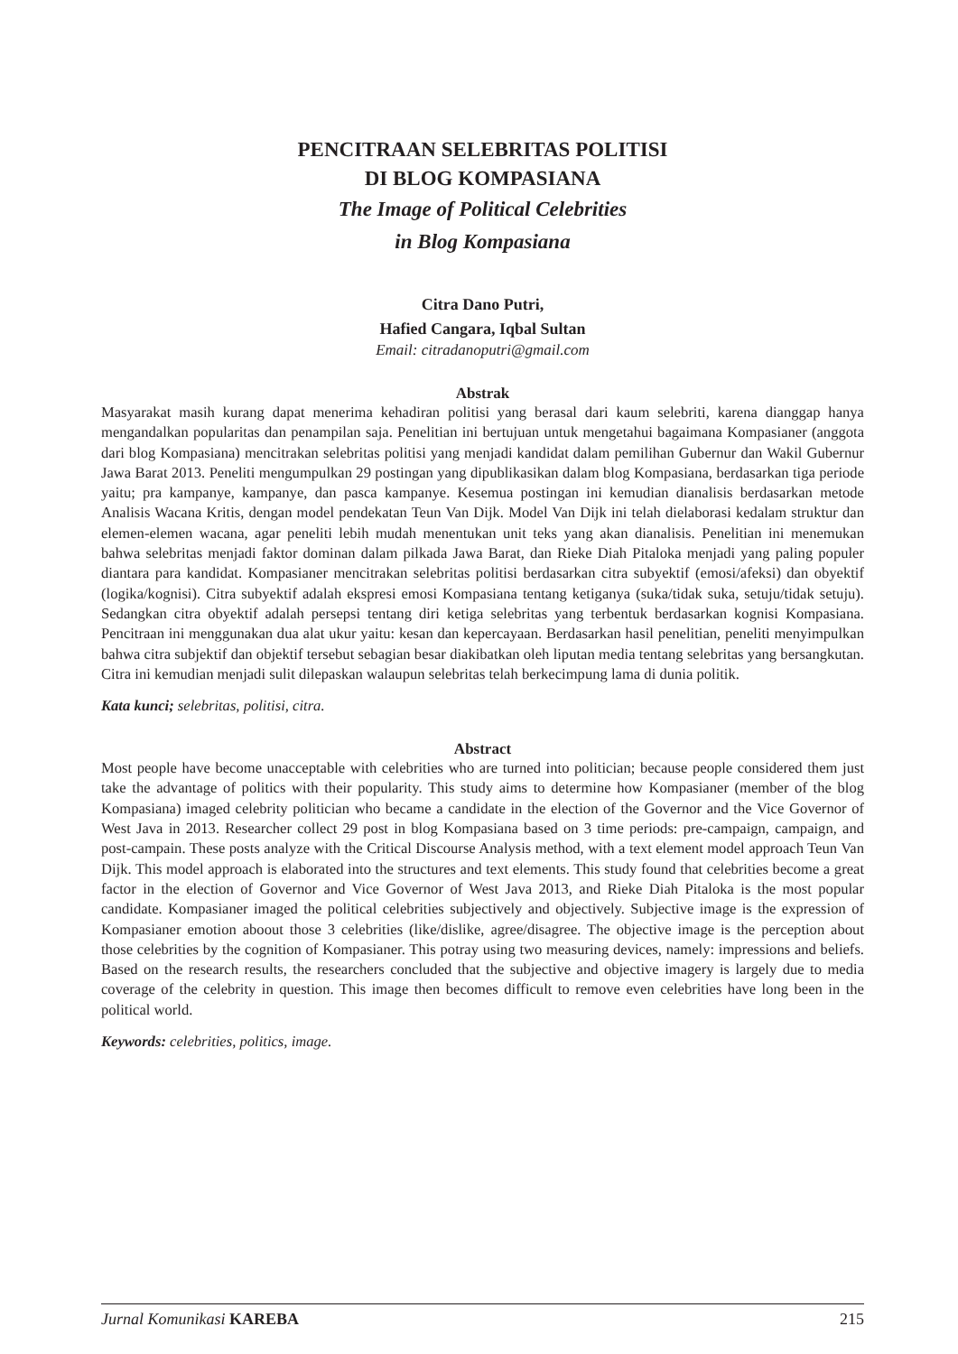PENCITRAAN SELEBRITAS POLITISI
DI BLOG KOMPASIANA
The Image of Political Celebrities
in Blog Kompasiana
Citra Dano Putri,
Hafied Cangara, Iqbal Sultan
Email: citradanoputri@gmail.com
Abstrak
Masyarakat masih kurang dapat menerima kehadiran politisi yang berasal dari kaum selebriti, karena dianggap hanya mengandalkan popularitas dan penampilan saja. Penelitian ini bertujuan untuk mengetahui bagaimana Kompasianer (anggota dari blog Kompasiana) mencitrakan selebritas politisi yang menjadi kandidat dalam pemilihan Gubernur dan Wakil Gubernur Jawa Barat 2013. Peneliti mengumpulkan 29 postingan yang dipublikasikan dalam blog Kompasiana, berdasarkan tiga periode yaitu; pra kampanye, kampanye, dan pasca kampanye. Kesemua postingan ini kemudian dianalisis berdasarkan metode Analisis Wacana Kritis, dengan model pendekatan Teun Van Dijk. Model Van Dijk ini telah dielaborasi kedalam struktur dan elemen-elemen wacana, agar peneliti lebih mudah menentukan unit teks yang akan dianalisis. Penelitian ini menemukan bahwa selebritas menjadi faktor dominan dalam pilkada Jawa Barat, dan Rieke Diah Pitaloka menjadi yang paling populer diantara para kandidat. Kompasianer mencitrakan selebritas politisi berdasarkan citra subyektif (emosi/afeksi) dan obyektif (logika/kognisi). Citra subyektif adalah ekspresi emosi Kompasiana tentang ketiganya (suka/tidak suka, setuju/tidak setuju). Sedangkan citra obyektif adalah persepsi tentang diri ketiga selebritas yang terbentuk berdasarkan kognisi Kompasiana. Pencitraan ini menggunakan dua alat ukur yaitu: kesan dan kepercayaan. Berdasarkan hasil penelitian, peneliti menyimpulkan bahwa citra subjektif dan objektif tersebut sebagian besar diakibatkan oleh liputan media tentang selebritas yang bersangkutan. Citra ini kemudian menjadi sulit dilepaskan walaupun selebritas telah berkecimpung lama di dunia politik.
Kata kunci; selebritas, politisi, citra.
Abstract
Most people have become unacceptable with celebrities who are turned into politician; because people considered them just take the advantage of politics with their popularity. This study aims to determine how Kompasianer (member of the blog Kompasiana) imaged celebrity politician who became a candidate in the election of the Governor and the Vice Governor of West Java in 2013. Researcher collect 29 post in blog Kompasiana based on 3 time periods: pre-campaign, campaign, and post-campain. These posts analyze with the Critical Discourse Analysis method, with a text element model approach Teun Van Dijk. This model approach is elaborated into the structures and text elements. This study found that celebrities become a great factor in the election of Governor and Vice Governor of West Java 2013, and Rieke Diah Pitaloka is the most popular candidate. Kompasianer imaged the political celebrities subjectively and objectively. Subjective image is the expression of Kompasianer emotion aboout those 3 celebrities (like/dislike, agree/disagree. The objective image is the perception about those celebrities by the cognition of Kompasianer. This potray using two measuring devices, namely: impressions and beliefs. Based on the research results, the researchers concluded that the subjective and objective imagery is largely due to media coverage of the celebrity in question. This image then becomes difficult to remove even celebrities have long been in the political world.
Keywords: celebrities, politics, image.
Jurnal Komunikasi KAREBA 215